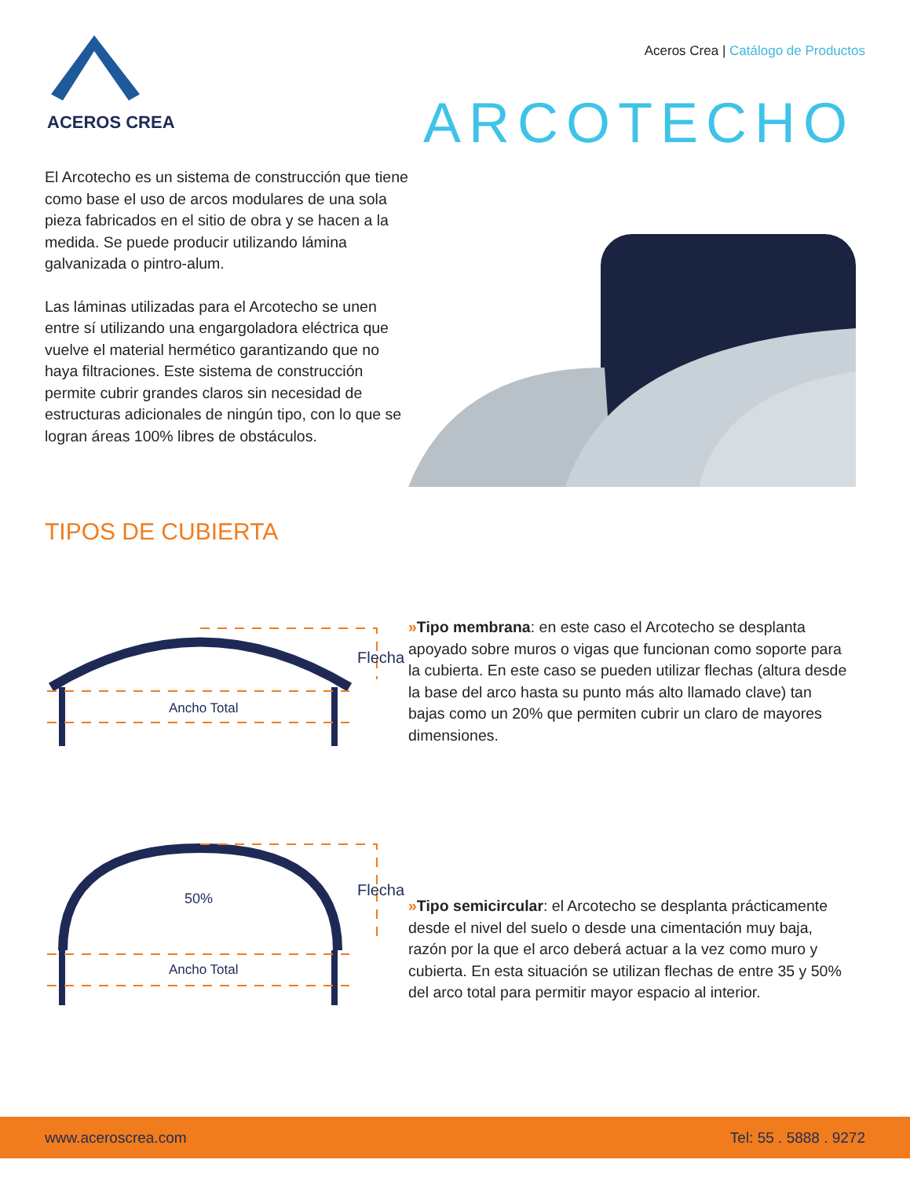ACEROS CREA
Aceros Crea | Catálogo de Productos
ARCOTECHO
El Arcotecho es un sistema de construcción que tiene como base el uso de arcos modulares de una sola pieza fabricados en el sitio de obra y se hacen a la medida. Se puede producir utilizando lámina galvanizada o pintro-alum.
Las láminas utilizadas para el Arcotecho se unen entre sí utilizando una engargoladora eléctrica que vuelve el material hermético garantizando que no haya filtraciones. Este sistema de construcción permite cubrir grandes claros sin necesidad de estructuras adicionales de ningún tipo, con lo que se logran áreas 100% libres de obstáculos.
TIPOS DE CUBIERTA
Flecha
Ancho Total
»Tipo membrana: en este caso el Arcotecho se desplanta apoyado sobre muros o vigas que funcionan como soporte para la cubierta. En este caso se pueden utilizar flechas (altura desde la base del arco hasta su punto más alto llamado clave) tan bajas como un 20% que permiten cubrir un claro de mayores dimensiones.
Flecha
50%
Ancho Total
»Tipo semicircular: el Arcotecho se desplanta prácticamente desde el nivel del suelo o desde una cimentación muy baja, razón por la que el arco deberá actuar a la vez como muro y cubierta. En esta situación se utilizan flechas de entre 35 y 50% del arco total para permitir mayor espacio al interior.
www.aceroscrea.com Tel: 55 . 5888 . 9272